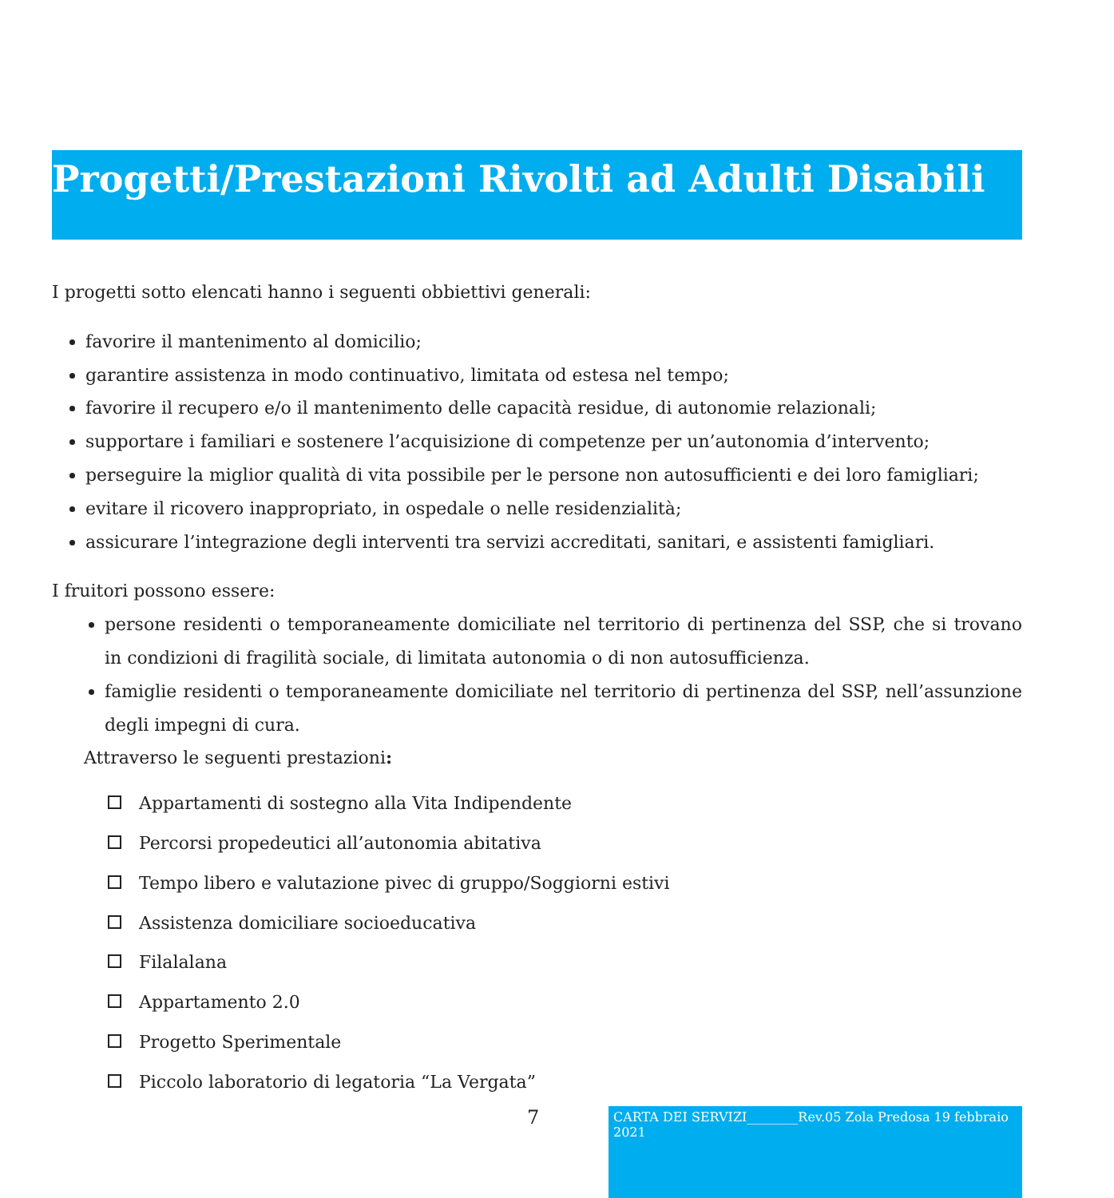Progetti/Prestazioni Rivolti ad Adulti Disabili
I progetti sotto elencati hanno i seguenti obbiettivi generali:
favorire il mantenimento al domicilio;
garantire assistenza in modo continuativo, limitata od estesa nel tempo;
favorire il recupero e/o il mantenimento delle capacità residue, di autonomie relazionali;
supportare i familiari e sostenere l’acquisizione di competenze per un’autonomia d’intervento;
perseguire la miglior qualità di vita possibile per le persone non autosufficienti e dei loro famigliari;
evitare il ricovero inappropriato, in ospedale o nelle residenzialità;
assicurare l’integrazione degli interventi tra servizi accreditati, sanitari, e assistenti famigliari.
I fruitori possono essere:
persone residenti o temporaneamente domiciliate nel territorio di pertinenza del SSP, che si trovano in condizioni di fragilità sociale, di limitata autonomia o di non autosufficienza.
famiglie residenti o temporaneamente domiciliate nel territorio di pertinenza del SSP, nell’assunzione degli impegni di cura.
Attraverso le seguenti prestazioni:
Appartamenti di sostegno alla Vita Indipendente
Percorsi propedeutici all’autonomia abitativa
Tempo libero e valutazione pivec di gruppo/Soggiorni estivi
Assistenza domiciliare socioeducativa
Filalalana
Appartamento 2.0
Progetto Sperimentale
Piccolo laboratorio di legatoria “La Vergata”
7
CARTA DEI SERVIZI________Rev.05 Zola Predosa 19 febbraio 2021